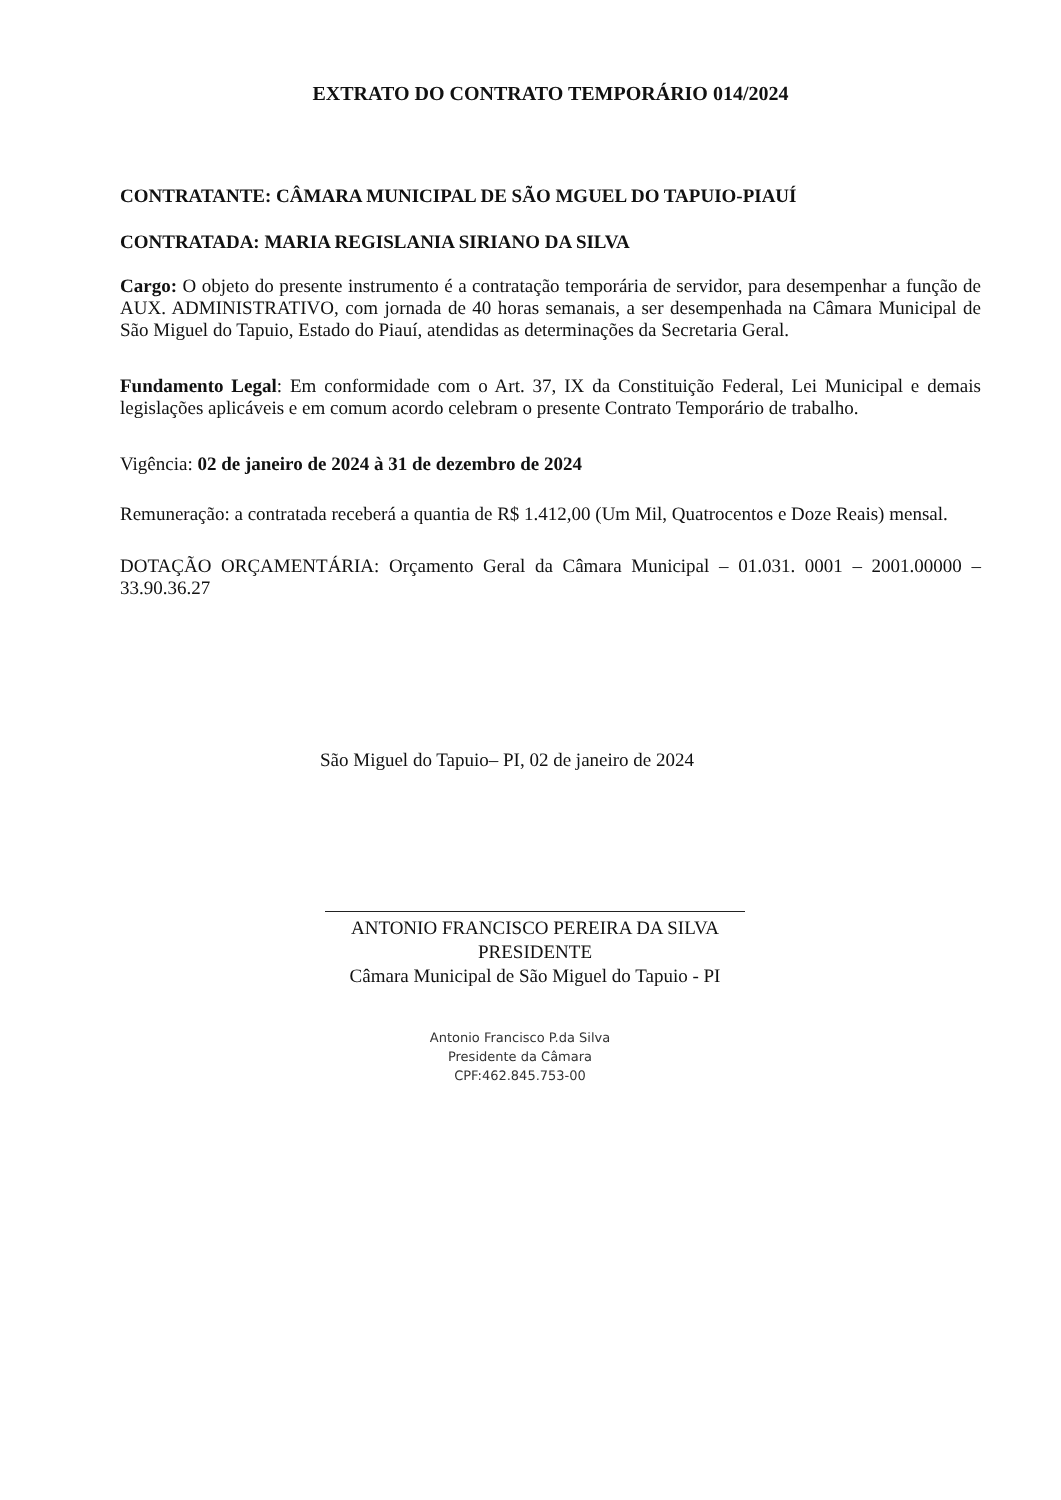EXTRATO DO CONTRATO TEMPORÁRIO 014/2024
CONTRATANTE: CÂMARA MUNICIPAL DE SÃO MGUEL DO TAPUIO-PIAUÍ
CONTRATADA: MARIA REGISLANIA SIRIANO DA SILVA
Cargo: O objeto do presente instrumento é a contratação temporária de servidor, para desempenhar a função de AUX. ADMINISTRATIVO, com jornada de 40 horas semanais, a ser desempenhada na Câmara Municipal de São Miguel do Tapuio, Estado do Piauí, atendidas as determinações da Secretaria Geral.
Fundamento Legal: Em conformidade com o Art. 37, IX da Constituição Federal, Lei Municipal e demais legislações aplicáveis e em comum acordo celebram o presente Contrato Temporário de trabalho.
Vigência: 02 de janeiro de 2024 à 31 de dezembro de 2024
Remuneração: a contratada receberá a quantia de R$ 1.412,00 (Um Mil, Quatrocentos e Doze Reais) mensal.
DOTAÇÃO ORÇAMENTÁRIA: Orçamento Geral da Câmara Municipal – 01.031. 0001 – 2001.00000 – 33.90.36.27
São Miguel do Tapuio– PI, 02 de janeiro de 2024
ANTONIO FRANCISCO PEREIRA DA SILVA
PRESIDENTE
Câmara Municipal de São Miguel do Tapuio - PI
Antonio Francisco P.da Silva
Presidente da Câmara
CPF:462.845.753-00